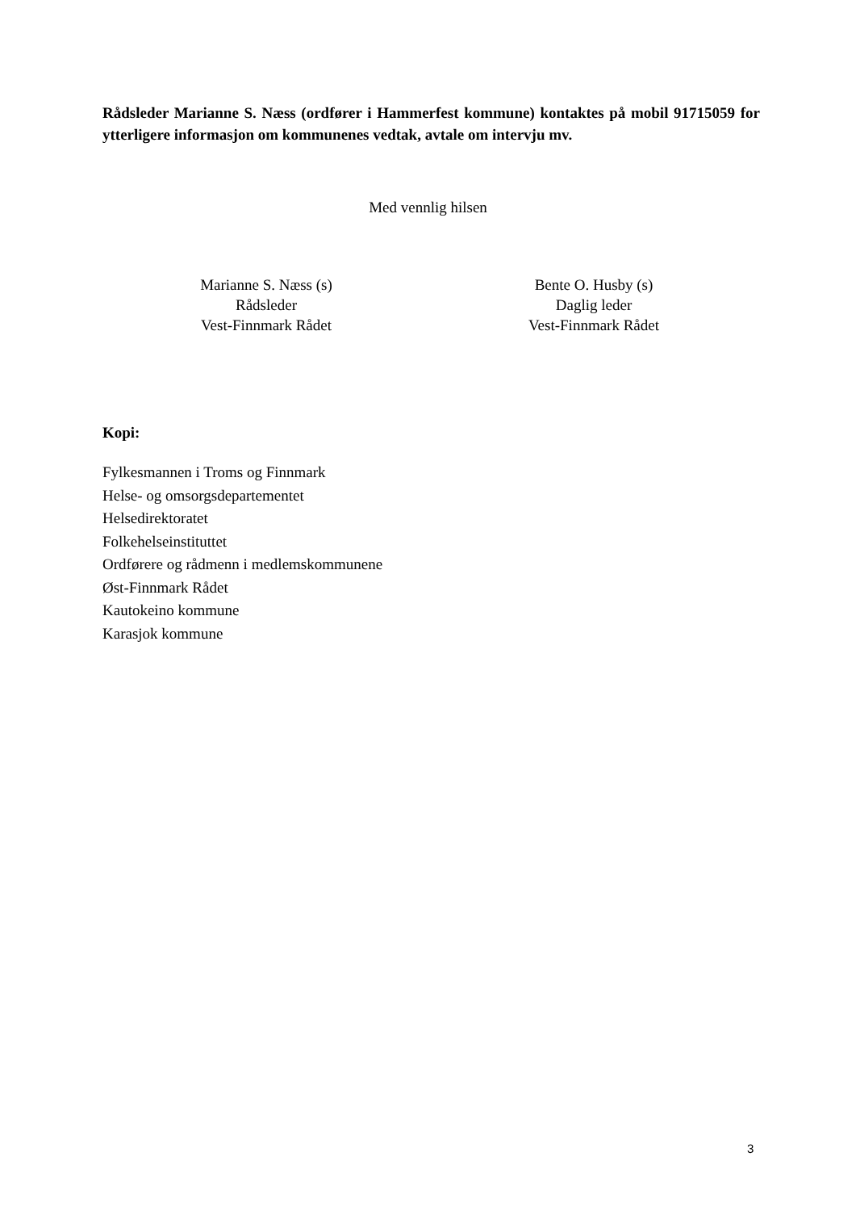Rådsleder Marianne S. Næss (ordfører i Hammerfest kommune) kontaktes på mobil 91715059 for ytterligere informasjon om kommunenes vedtak, avtale om intervju mv.
Med vennlig hilsen
Marianne S. Næss (s)
Rådsleder
Vest-Finnmark Rådet
Bente O. Husby (s)
Daglig leder
Vest-Finnmark Rådet
Kopi:
Fylkesmannen i Troms og Finnmark
Helse- og omsorgsdepartementet
Helsedirektoratet
Folkehelseinstituttet
Ordførere og rådmenn i medlemskommunene
Øst-Finnmark Rådet
Kautokeino kommune
Karasjok kommune
3